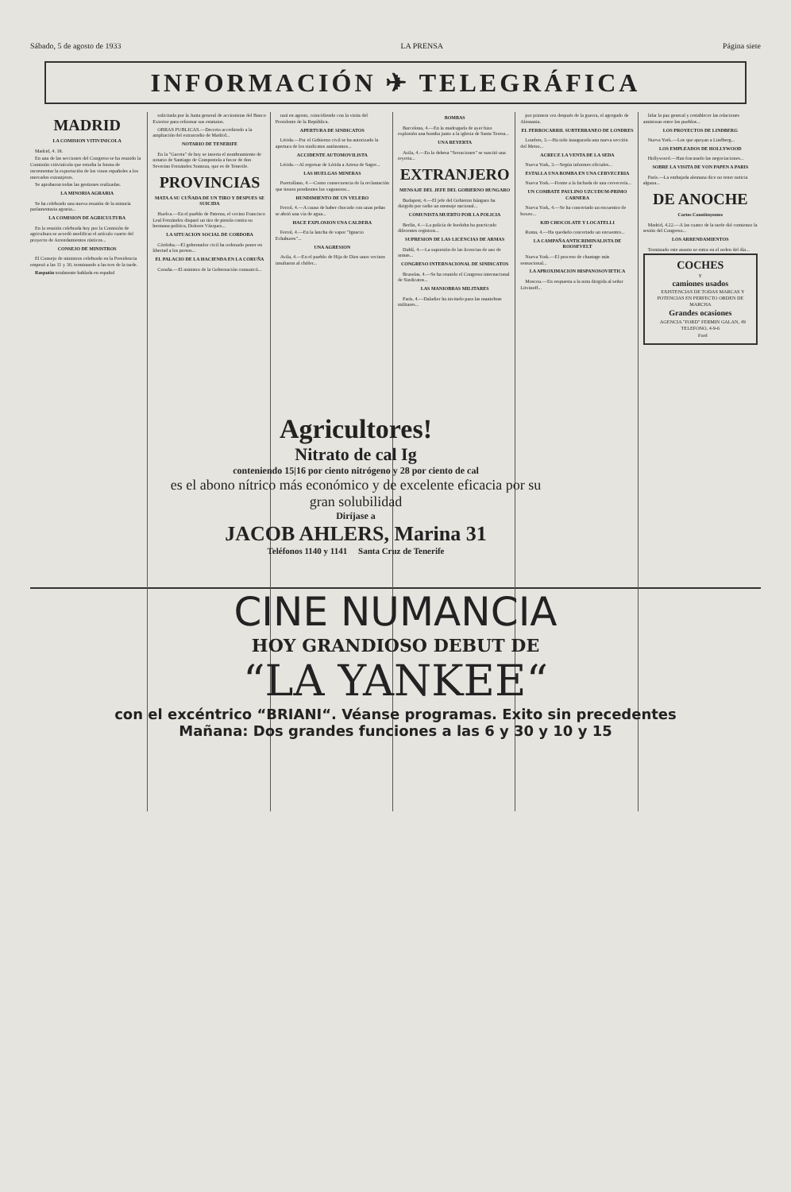Sábado, 5 de agosto de 1933 LA PRENSA Página siete
INFORMACIÓN ✈ TELEGRÁFICA
MADRID
LA COMISION VITIVINICOLA
Madrid, 4. 18.
En una de las secciones del Congreso se ha reunido la Comisión vitivinícola que estudia la forma de incrementar la exportación de los vinos españoles a los mercados extranjeros.
Se aprobaron todas las gestiones realizadas.
LA MINORIA AGRARIA
Se ha celebrado una nueva reunión de la minoría parlamentaria agraria...
LA COMISION DE AGRICULTURA
En la reunión celebrada hoy por la Comisión de agricultura se acordó modificar el artículo cuarto del proyecto de Arrendamientos rústicos...
CONSEJO DE MINISTROS
El Consejo de ministros celebrado en la Presidencia empezó a las 11 y 30, terminando a las tres de la tarde.
Rasputin totalmente hablada en español
solicitada por la Junta general de accionistas del Banco Exterior para reformar sus estatutos.
OBRAS PUBLICAS.—Decreto accediendo a la ampliación del extrarradio de Madrid...
NOTARIO DE TENERIFE
En la "Gaceta" de hoy se inserta el nombramiento de notario de Santiago de Compostela a favor de don Severino Fernández Somoza, que es de Tenerife.
PROVINCIAS
MATA A SU CUÑADA DE UN TIRO Y DESPUES SE SUICIDA
Huelva.—En el pueblo de Paterna, el vecino Francisco Leal Fernández disparó un tiro de pistola contra su hermana política, Dolores Vázquez...
LA SITUACION SOCIAL DE CORDOBA
Córdoba.—El gobernador civil ha ordenado poner en libertad a los presos...
EL PALACIO DE LA HACIENDA EN LA CORUÑA
Coruña.—El ministro de la Gobernación comunicó...
rará en agosto, coincidiendo con la visita del Presidente de la República.
APERTURA DE SINDICATOS
Lérida.—Por el Gobierno civil se ha autorizado la apertura de los sindicatos autónomos...
ACCIDENTE AUTOMOVILISTA
Lérida.—Al regresar de Lérida a Artesa de Sagre...
LAS HUELGAS MINERAS
Puertollano, 4.—Como consecuencia de la reclamación que tienen pendientes los vagoneros...
HUNDIMIENTO DE UN VELERO
Ferrol, 4.—A causa de haber chocado con unas peñas se abrió una vía de agua...
HACE EXPLOSION UNA CALDERA
Ferrol, 4.—En la lancha de vapor "Ignacio Echabures"...
UNA AGRESION
Avila, 4.—En el pueblo de Hija de Dios unos vecinos insultaron al chófer...
BOMBAS
Barcelona, 4.—En la madrugada de ayer hizo explosión una bomba junto a la iglesia de Santa Teresa...
UNA REYERTA
Avila, 4.—En la dehesa "Serraciones" se suscitó una reyerta...
EXTRANJERO
MENSAJE DEL JEFE DEL GOBIERNO HUNGARO
Budapest, 4.—El jefe del Gobierno húngaro ha dirigido por radio un mensaje nacional...
COMUNISTA MUERTO POR LA POLICIA
Berlín, 4.—La policía de Iserlohn ha practicado diferentes registros...
SUPRESION DE LAS LICENCIAS DE ARMAS
Dublí, 4.—La supresión de las licencias de uso de armas...
CONGRESO INTERNACIONAL DE SINDICATOS
Bruselas, 4.—Se ha reunido el Congreso internacional de Sindicatos...
LAS MANIOBRAS MILITARES
París, 4.—Daladier ha invitado para las maniobras militares...
por primera vez después de la guerra, el agregado de Alemania.
EL FERROCARRIL SUBTERRANEO DE LONDRES
Londres, 3.—Ha sido inaugurada una nueva sección del Metro...
ACRECE LA VENTA DE LA SEDA
Nueva York, 3.—Según informes oficiales...
ESTALLA UNA BOMBA EN UNA CERVECERIA
Nueva York.—Frente a la fachada de una cervecería...
UN COMBATE PAULINO UZCUDUM-PRIMO CARNERA
Nueva York, 4.—Se ha concertado un encuentro de boxeo...
KID CHOCOLATE Y LOCATELLI
Roma, 4.—Ha quedado concertado un encuentro...
LA CAMPAÑA ANTICRIMINALISTA DE ROOSEVELT
Nueva York.—El proceso de chantage más sensacional...
LA APROXIMACION HISPANOSOVIETICA
Moscou.—En respuesta a la nota dirigida al señor Litvinoff...
lidar la paz general y restablecer las relaciones amistosas entre los pueblos...
LOS PROYECTOS DE LINDBERG
Nueva York.—Los que apoyan a Lindberg...
LOS EMPLEADOS DE HOLLYWOOD
Hollywood.—Han fracasado las negociaciones...
SOBRE LA VISITA DE VON PAPEN A PARIS
París.—La embajada alemana dice no tener noticia alguna...
DE ANOCHE
Cortes Constituyentes
Madrid, 4.22.—A las cuatro de la tarde dió comienzo la sesión del Congreso...
LOS ARRENDAMIENTOS
Terminado este asunto se entra en el orden del día...
COCHES
Y
camiones usados
EXISTENCIAS DE TODAS MARCAS Y POTENCIAS EN PERFECTO ORDEN DE MARCHA
Grandes ocasiones
AGENCIA "FORD" FERMIN GALAN, 49 TELEFONO, 4-9-6
Ford
Agricultores!
Nitrato de cal Ig
conteniendo 15|16 por ciento nitrógeno y 28 por ciento de cal
es el abono nítrico más económico y de excelente eficacia por su gran solubilidad
Diríjase a
JACOB AHLERS, Marina 31
Teléfonos 1140 y 1141 Santa Cruz de Tenerife
CINE NUMANCIA
HOY GRANDIOSO DEBUT DE
“LA YANKEE“
con el excéntrico “BRIANI“. Véanse programas. Exito sin precedentes
Mañana: Dos grandes funciones a las 6 y 30 y 10 y 15